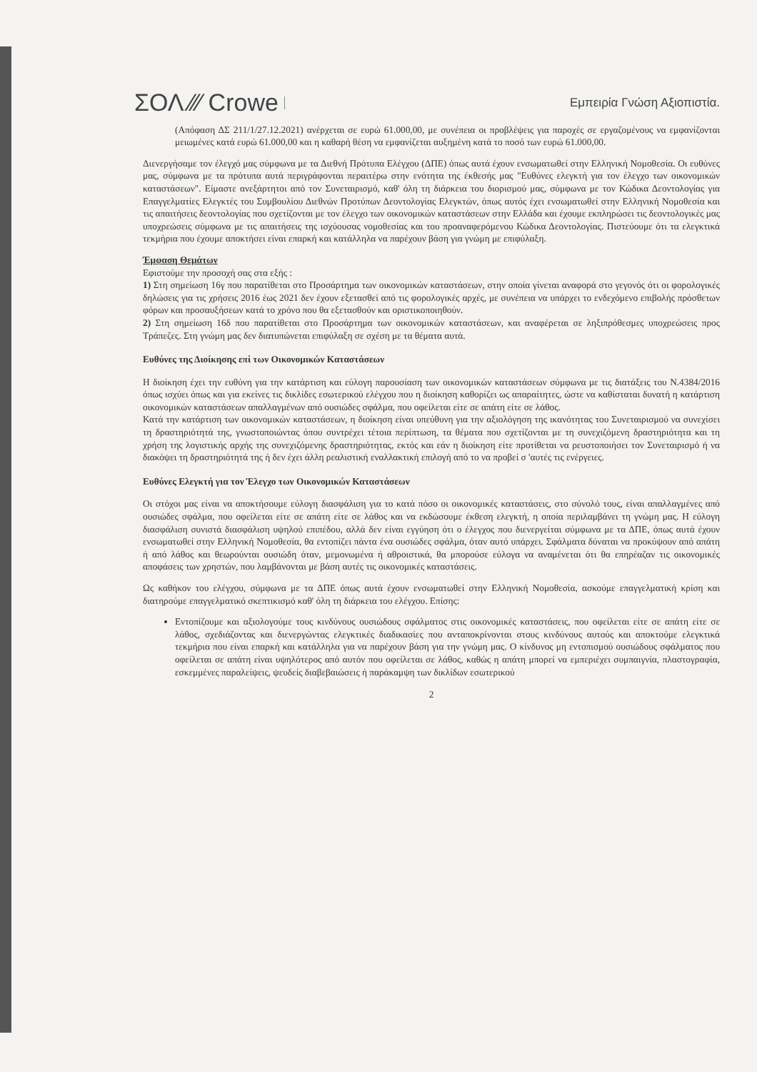ΣΟΛ ⁄⁄⁄ Crowe Εμπειρία Γνώση Αξιοπιστία.
(Απόφαση ΔΣ 211/1/27.12.2021) ανέρχεται σε ευρώ 61.000,00, με συνέπεια οι προβλέψεις για παροχές σε εργαζομένους να εμφανίζονται μειωμένες κατά ευρώ 61.000,00 και η καθαρή θέση να εμφανίζεται αυξημένη κατά το ποσό των ευρώ 61.000,00.
Διενεργήσαμε τον έλεγχό μας σύμφωνα με τα Διεθνή Πρότυπα Ελέγχου (ΔΠΕ) όπως αυτά έχουν ενσωματωθεί στην Ελληνική Νομοθεσία. Οι ευθύνες μας, σύμφωνα με τα πρότυπα αυτά περιγράφονται περαιτέρω στην ενότητα της έκθεσής μας "Ευθύνες ελεγκτή για τον έλεγχο των οικονομικών καταστάσεων". Είμαστε ανεξάρτητοι από τον Συνεταιρισμό, καθ' όλη τη διάρκεια του διορισμού μας, σύμφωνα με τον Κώδικα Δεοντολογίας για Επαγγελματίες Ελεγκτές του Συμβουλίου Διεθνών Προτύπων Δεοντολογίας Ελεγκτών, όπως αυτός έχει ενσωματωθεί στην Ελληνική Νομοθεσία και τις απαιτήσεις δεοντολογίας που σχετίζονται με τον έλεγχο των οικονομικών καταστάσεων στην Ελλάδα και έχουμε εκπληρώσει τις δεοντολογικές μας υποχρεώσεις σύμφωνα με τις απαιτήσεις της ισχύουσας νομοθεσίας και του προαναφερόμενου Κώδικα Δεοντολογίας. Πιστεύουμε ότι τα ελεγκτικά τεκμήρια που έχουμε αποκτήσει είναι επαρκή και κατάλληλα να παρέχουν βάση για γνώμη με επιφύλαξη.
Έμφαση Θεμάτων
Εφιστούμε την προσοχή σας στα εξής :
1) Στη σημείωση 16γ που παρατίθεται στο Προσάρτημα των οικονομικών καταστάσεων, στην οποία γίνεται αναφορά στο γεγονός ότι οι φορολογικές δηλώσεις για τις χρήσεις 2016 έως 2021 δεν έχουν εξετασθεί από τις φορολογικές αρχές, με συνέπεια να υπάρχει το ενδεχόμενο επιβολής πρόσθετων φόρων και προσαυξήσεων κατά το χρόνο που θα εξετασθούν και οριστικοποιηθούν.
2) Στη σημείωση 16δ που παρατίθεται στο Προσάρτημα των οικονομικών καταστάσεων, και αναφέρεται σε ληξιπρόθεσμες υποχρεώσεις προς Τράπεζες. Στη γνώμη μας δεν διατυπώνεται επιφύλαξη σε σχέση με τα θέματα αυτά.
Ευθύνες της Διοίκησης επί των Οικονομικών Καταστάσεων
Η διοίκηση έχει την ευθύνη για την κατάρτιση και εύλογη παρουσίαση των οικονομικών καταστάσεων σύμφωνα με τις διατάξεις του Ν.4384/2016 όπως ισχύει όπως και για εκείνες τις δικλίδες εσωτερικού ελέγχου που η διοίκηση καθορίζει ως απαραίτητες, ώστε να καθίσταται δυνατή η κατάρτιση οικονομικών καταστάσεων απαλλαγμένων από ουσιώδες σφάλμα, που οφείλεται είτε σε απάτη είτε σε λάθος.
Κατά την κατάρτιση των οικονομικών καταστάσεων, η διοίκηση είναι υπεύθυνη για την αξιολόγηση της ικανότητας του Συνεταιρισμού να συνεχίσει τη δραστηριότητά της, γνωστοποιώντας όπου συντρέχει τέτοια περίπτωση, τα θέματα που σχετίζονται με τη συνεχιζόμενη δραστηριότητα και τη χρήση της λογιστικής αρχής της συνεχιζόμενης δραστηριότητας, εκτός και εάν η διοίκηση είτε προτίθεται να ρευστοποιήσει τον Συνεταιρισμό ή να διακόψει τη δραστηριότητά της ή δεν έχει άλλη ρεαλιστική εναλλακτική επιλογή από το να προβεί σ 'αυτές τις ενέργειες.
Ευθύνες Ελεγκτή για τον Έλεγχο των Οικονομικών Καταστάσεων
Οι στόχοι μας είναι να αποκτήσουμε εύλογη διασφάλιση για το κατά πόσο οι οικονομικές καταστάσεις, στο σύνολό τους, είναι απαλλαγμένες από ουσιώδες σφάλμα, που οφείλεται είτε σε απάτη είτε σε λάθος και να εκδώσουμε έκθεση ελεγκτή, η οποία περιλαμβάνει τη γνώμη μας. Η εύλογη διασφάλιση συνιστά διασφάλιση υψηλού επιπέδου, αλλά δεν είναι εγγύηση ότι ο έλεγχος που διενεργείται σύμφωνα με τα ΔΠΕ, όπως αυτά έχουν ενσωματωθεί στην Ελληνική Νομοθεσία, θα εντοπίζει πάντα ένα ουσιώδες σφάλμα, όταν αυτό υπάρχει. Σφάλματα δύναται να προκύψουν από απάτη ή από λάθος και θεωρούνται ουσιώδη όταν, μεμονωμένα ή αθροιστικά, θα μπορούσε εύλογα να αναμένεται ότι θα επηρέαζαν τις οικονομικές αποφάσεις των χρηστών, που λαμβάνονται με βάση αυτές τις οικονομικές καταστάσεις.
Ως καθήκον του ελέγχου, σύμφωνα με τα ΔΠΕ όπως αυτά έχουν ενσωματωθεί στην Ελληνική Νομοθεσία, ασκούμε επαγγελματική κρίση και διατηρούμε επαγγελματικό σκεπτικισμό καθ' όλη τη διάρκεια του ελέγχου. Επίσης:
Εντοπίζουμε και αξιολογούμε τους κινδύνους ουσιώδους σφάλματος στις οικονομικές καταστάσεις, που οφείλεται είτε σε απάτη είτε σε λάθος, σχεδιάζοντας και διενεργώντας ελεγκτικές διαδικασίες που ανταποκρίνονται στους κινδύνους αυτούς και αποκτούμε ελεγκτικά τεκμήρια που είναι επαρκή και κατάλληλα για να παρέχουν βάση για την γνώμη μας. Ο κίνδυνος μη εντοπισμού ουσιώδους σφάλματος που οφείλεται σε απάτη είναι υψηλότερος από αυτόν που οφείλεται σε λάθος, καθώς η απάτη μπορεί να εμπεριέχει συμπαιγνία, πλαστογραφία, εσκεμμένες παραλείψεις, ψευδείς διαβεβαιώσεις ή παράκαμψη των δικλίδων εσωτερικού
2